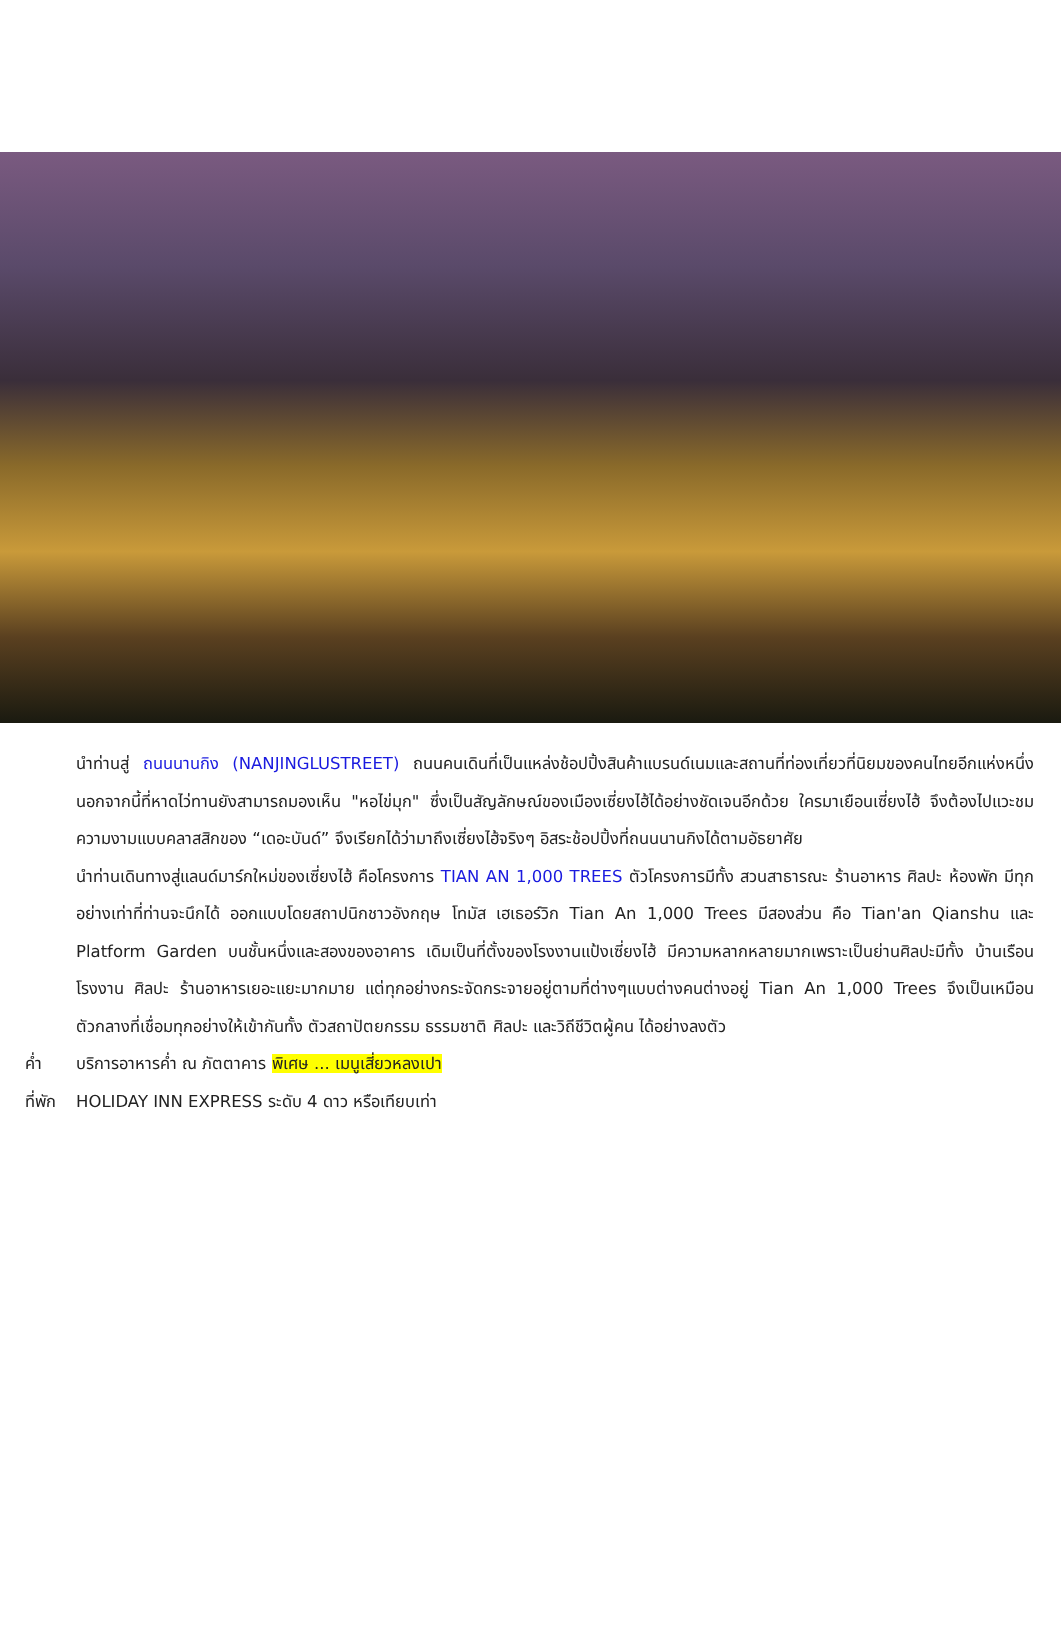นำท่านสู่ ถนนนานกิง (NANJINGLUSTREET) ถนนคนเดินที่เป็นแหล่งช้อปปิ้งสินค้าแบรนด์เนมและสถานที่ท่องเที่ยวที่นิยมของคนไทยอีกแห่งหนึ่ง นอกจากนี้ที่หาดไว่ทานยังสามารถมองเห็น "หอไข่มุก" ซึ่งเป็นสัญลักษณ์ของเมืองเซี่ยงไฮ้ได้อย่างชัดเจนอีกด้วย ใครมาเยือนเซี่ยงไฮ้ จึงต้องไปแวะชมความงามแบบคลาสสิกของ “เดอะบันด์” จึงเรียกได้ว่ามาถึงเซี่ยงไฮ้จริงๆ อิสระช้อปปิ้งที่ถนนนานกิงได้ตามอัธยาศัย
นำท่านเดินทางสู่แลนด์มาร์กใหม่ของเซี่ยงไฮ้ คือโครงการ TIAN AN 1,000 TREES ตัวโครงการมีทั้ง สวนสาธารณะ ร้านอาหาร ศิลปะ ห้องพัก มีทุกอย่างเท่าที่ท่านจะนึกได้ ออกแบบโดยสถาปนิกชาวอังกฤษ โทมัส เฮเธอร์วิก Tian An 1,000 Trees มีสองส่วน คือ Tian'an Qianshu และ Platform Garden บนชั้นหนึ่งและสองของอาคาร เดิมเป็นที่ตั้งของโรงงานแป้งเซี่ยงไฮ้ มีความหลากหลายมากเพราะเป็นย่านศิลปะมีทั้ง บ้านเรือน โรงงาน ศิลปะ ร้านอาหารเยอะแยะมากมาย แต่ทุกอย่างกระจัดกระจายอยู่ตามที่ต่างๆแบบต่างคนต่างอยู่ Tian An 1,000 Trees จึงเป็นเหมือนตัวกลางที่เชื่อมทุกอย่างให้เข้ากันทั้ง ตัวสถาปัตยกรรม ธรรมชาติ ศิลปะ และวิถีชีวิตผู้คน ได้อย่างลงตัว
ค่ำ บริการอาหารค่ำ ณ ภัตตาคาร พิเศษ ... เมนูเสี่ยวหลงเปา
ที่พัก HOLIDAY INN EXPRESS ระดับ 4 ดาว หรือเทียบเท่า